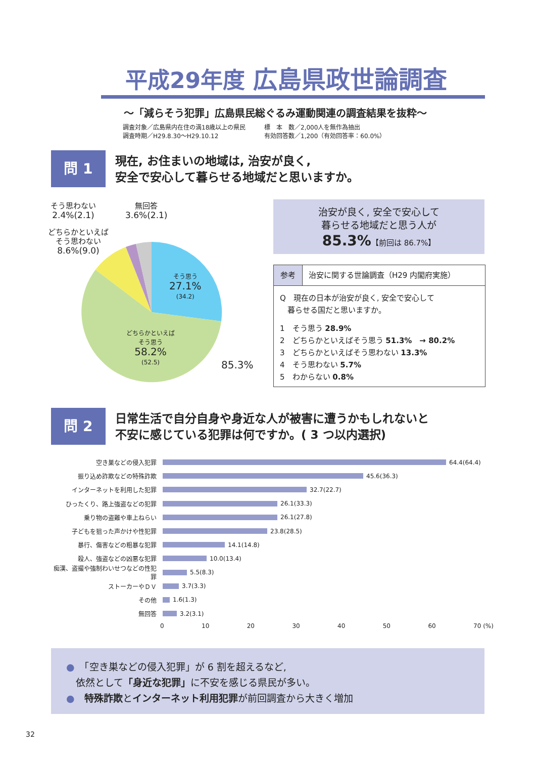平成29年度 広島県政世論調査
～「減らそう犯罪」広島県民総ぐるみ運動関連の調査結果を抜粋～
調査対象／広島県内在住の満18歳以上の県民 標　本　数／2,000人を無作為抽出
調査時期／H29.8.30～H29.10.12 有効回答数／1,200（有効回答率：60.0%）
問 1
現在, お住まいの地域は, 治安が良く,
安全で安心して暮らせる地域だと思いますか。
そう思わない
2.4%(2.1)
無回答
3.6%(2.1)
どちらかといえば
そう思わない
8.6%(9.0)
そう思う
27.1%
(34.2)
どちらかといえば
そう思う
58.2%
(52.5)
85.3%
治安が良く, 安全で安心して
暮らせる地域だと思う人が
85.3%【前回は 86.7%】
参考 治安に関する世論調査（H29 内閣府実施）
Q　現在の日本が治安が良く, 安全で安心して
　暮らせる国だと思いますか。
1　そう思う 28.9%
2　どちらかといえばそう思う 51.3%　→ 80.2%
3　どちらかといえばそう思わない 13.3%
4　そう思わない 5.7%
5　わからない 0.8%
問 2
日常生活で自分自身や身近な人が被害に遭うかもしれないと
不安に感じている犯罪は何ですか。( 3 つ以内選択)
空き巣などの侵入犯罪 64.4(64.4)
振り込め詐欺などの特殊詐欺 45.6(36.3)
インターネットを利用した犯罪 32.7(22.7)
ひったくり、路上強盗などの犯罪 26.1(33.3)
乗り物の盗難や車上ねらい 26.1(27.8)
子どもを狙った声かけや性犯罪 23.8(28.5)
暴行、傷害などの粗暴な犯罪 14.1(14.8)
殺人、強盗などの凶悪な犯罪 10.0(13.4)
痴漢、盗撮や強制わいせつなどの性犯罪 5.5(8.3)
ストーカーやＤＶ 3.7(3.3)
その他 1.6(1.3)
無回答 3.2(3.1)
0 10 20 30 40 50 60 70 (%)
●　「空き巣などの侵入犯罪」が 6 割を超えるなど,
　依然として「身近な犯罪」に不安を感じる県民が多い。
●　特殊詐欺とインターネット利用犯罪が前回調査から大きく増加
32